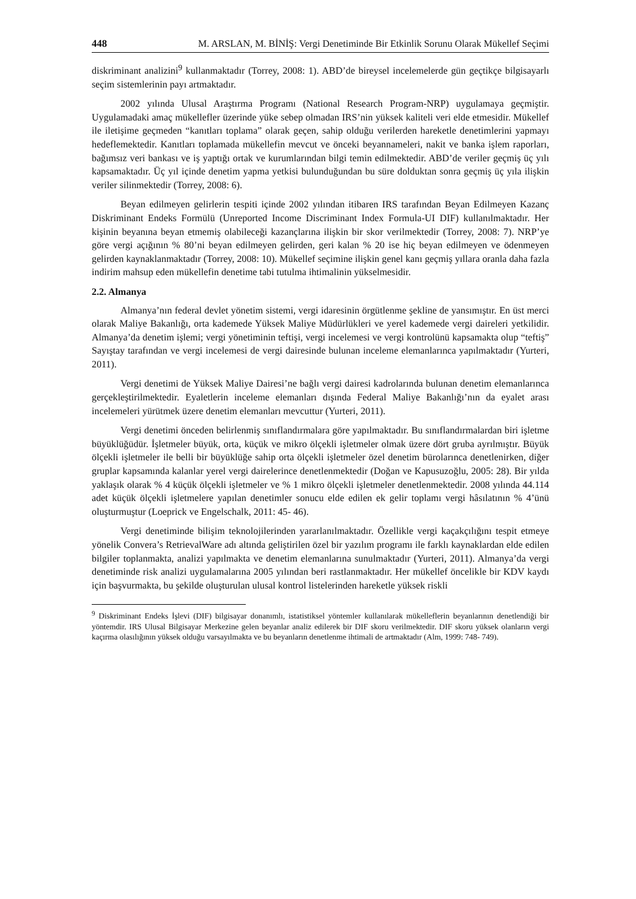448 M. ARSLAN, M. BİNİŞ: Vergi Denetiminde Bir Etkinlik Sorunu Olarak Mükellef Seçimi
diskriminant analizini<sup>9</sup> kullanmaktadır (Torrey, 2008: 1). ABD’de bireysel incelemelerde gün geçtikçe bilgisayarlı seçim sistemlerinin payı artmaktadır.
2002 yılında Ulusal Araştırma Programı (National Research Program-NRP) uygulamaya geçmiştir. Uygulamadaki amaç mükellefler üzerinde yüke sebep olmadan IRS’nin yüksek kaliteli veri elde etmesidir. Mükellef ile iletişime geçmeden “kanıtları toplama” olarak geçen, sahip olduğu verilerden hareketle denetimlerini yapmayı hedeflemektedir. Kanıtları toplamada mükellefin mevcut ve önceki beyannameleri, nakit ve banka işlem raporları, bağımsız veri bankası ve iş yaptığı ortak ve kurumlarından bilgi temin edilmektedir. ABD’de veriler geçmiş üç yılı kapsamaktadır. Üç yıl içinde denetim yapma yetkisi bulunduğundan bu süre dolduktan sonra geçmiş üç yıla ilişkin veriler silinmektedir (Torrey, 2008: 6).
Beyan edilmeyen gelirlerin tespiti içinde 2002 yılından itibaren IRS tarafından Beyan Edilmeyen Kazanç Diskriminant Endeks Formülü (Unreported Income Discriminant Index Formula-UI DIF) kullanılmaktadır. Her kişinin beyanına beyan etmemiş olabileceği kazançlarına ilişkin bir skor verilmektedir (Torrey, 2008: 7). NRP’ye göre vergi açığının % 80’ni beyan edilmeyen gelirden, geri kalan % 20 ise hiç beyan edilmeyen ve ödenmeyen gelirden kaynaklanmaktadır (Torrey, 2008: 10). Mükellef seçimine ilişkin genel kanı geçmiş yıllara oranla daha fazla indirim mahsup eden mükellefin denetime tabi tutulma ihtimalinin yükselmesidir.
2.2. Almanya
Almanya’nın federal devlet yönetim sistemi, vergi idaresinin örgütlenme şekline de yansımıştır. En üst merci olarak Maliye Bakanlığı, orta kademede Yüksek Maliye Müdürlükleri ve yerel kademede vergi daireleri yetkilidir. Almanya’da denetim işlemi; vergi yönetiminin teftişi, vergi incelemesi ve vergi kontrolünü kapsamakta olup “teftiş” Sayıştay tarafından ve vergi incelemesi de vergi dairesinde bulunan inceleme elemanlarınca yapılmaktadır (Yurteri, 2011).
Vergi denetimi de Yüksek Maliye Dairesi’ne bağlı vergi dairesi kadrolarında bulunan denetim elemanlarınca gerçekleştirilmektedir. Eyaletlerin inceleme elemanları dışında Federal Maliye Bakanlığı’nın da eyalet arası incelemeleri yürütmek üzere denetim elemanları mevcuttur (Yurteri, 2011).
Vergi denetimi önceden belirlenmiş sınıflandırmalara göre yapılmaktadır. Bu sınıflandırmalardan biri işletme büyüklüğüdür. İşletmeler büyük, orta, küçük ve mikro ölçekli işletmeler olmak üzere dört gruba ayrılmıştır. Büyük ölçekli işletmeler ile belli bir büyüklüğe sahip orta ölçekli işletmeler özel denetim bürolarınca denetlenirken, diğer gruplar kapsamında kalanlar yerel vergi dairelerince denetlenmektedir (Doğan ve Kapusuzoğlu, 2005: 28). Bir yılda yaklaşık olarak % 4 küçük ölçekli işletmeler ve % 1 mikro ölçekli işletmeler denetlenmektedir. 2008 yılında 44.114 adet küçük ölçekli işletmelere yapılan denetimler sonucu elde edilen ek gelir toplamı vergi hâsılatının % 4’ünü oluşturmuştur (Loeprick ve Engelschalk, 2011: 45- 46).
Vergi denetiminde bilişim teknolojilerinden yararlanılmaktadır. Özellikle vergi kaçakçılığını tespit etmeye yönelik Convera’s RetrievalWare adı altında geliştirilen özel bir yazılım programı ile farklı kaynaklardan elde edilen bilgiler toplanmakta, analizi yapılmakta ve denetim elemanlarına sunulmaktadır (Yurteri, 2011). Almanya’da vergi denetiminde risk analizi uygulamalarına 2005 yılından beri rastlanmaktadır. Her mükellef öncelikle bir KDV kaydı için başvurmakta, bu şekilde oluşturulan ulusal kontrol listelerinden hareketle yüksek riskli
<sup>9</sup> Diskriminant Endeks İşlevi (DIF) bilgisayar donanımlı, istatistiksel yöntemler kullanılarak mükelleflerin beyanlarının denetlendiği bir yöntemdir. IRS Ulusal Bilgisayar Merkezine gelen beyanlar analiz edilerek bir DIF skoru verilmektedir. DIF skoru yüksek olanların vergi kaçırma olasılığının yüksek olduğu varsayılmakta ve bu beyanların denetlenme ihtimali de artmaktadır (Alm, 1999: 748- 749).